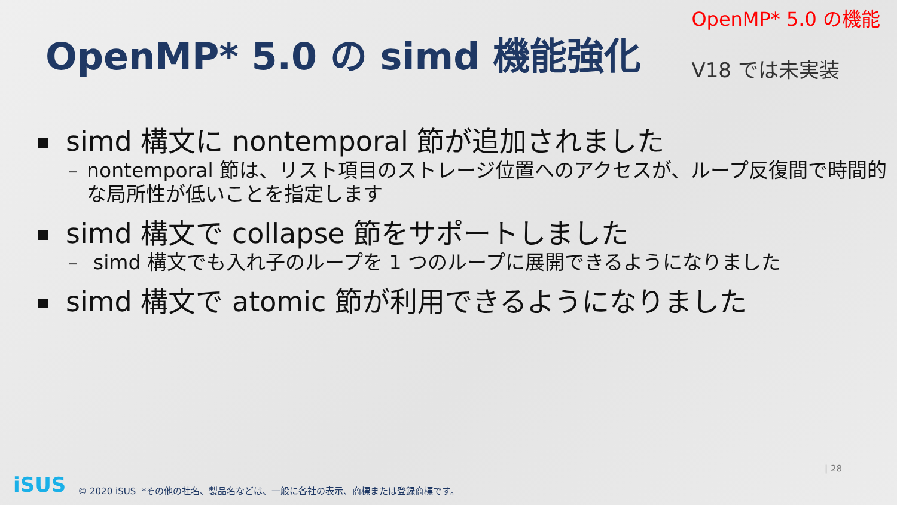OpenMP* 5.0 の simd 機能強化
OpenMP* 5.0 の機能
V18 では未実装
simd 構文に nontemporal 節が追加されました
– nontemporal 節は、リスト項目のストレージ位置へのアクセスが、ループ反復間で時間的な局所性が低いことを指定します
simd 構文で collapse 節をサポートしました
– simd 構文でも入れ子のループを 1 つのループに展開できるようになりました
simd 構文で atomic 節が利用できるようになりました
iSUS © 2020 iSUS *その他の社名、製品名などは、一般に各社の表示、商標または登録商標です。
| 28